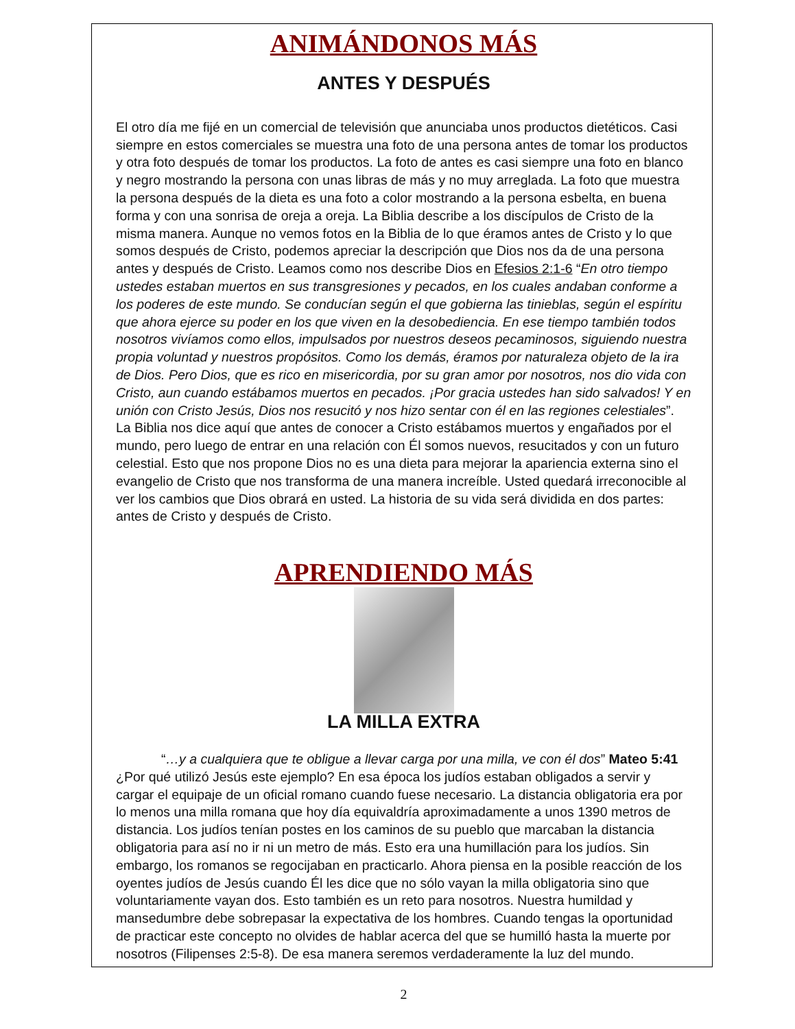ANIMÁNDONOS MÁS
ANTES Y DESPUÉS
El otro día me fijé en un comercial de televisión que anunciaba unos productos dietéticos. Casi siempre en estos comerciales se muestra una foto de una persona antes de tomar los productos y otra foto después de tomar los productos. La foto de antes es casi siempre una foto en blanco y negro mostrando la persona con unas libras de más y no muy arreglada. La foto que muestra la persona después de la dieta es una foto a color mostrando a la persona esbelta, en buena forma y con una sonrisa de oreja a oreja. La Biblia describe a los discípulos de Cristo de la misma manera. Aunque no vemos fotos en la Biblia de lo que éramos antes de Cristo y lo que somos después de Cristo, podemos apreciar la descripción que Dios nos da de una persona antes y después de Cristo. Leamos como nos describe Dios en Efesios 2:1-6 “En otro tiempo ustedes estaban muertos en sus transgresiones y pecados, en los cuales andaban conforme a los poderes de este mundo. Se conducían según el que gobierna las tinieblas, según el espíritu que ahora ejerce su poder en los que viven en la desobediencia. En ese tiempo también todos nosotros vivíamos como ellos, impulsados por nuestros deseos pecaminosos, siguiendo nuestra propia voluntad y nuestros propósitos. Como los demás, éramos por naturaleza objeto de la ira de Dios. Pero Dios, que es rico en misericordia, por su gran amor por nosotros, nos dio vida con Cristo, aun cuando estábamos muertos en pecados. ¡Por gracia ustedes han sido salvados! Y en unión con Cristo Jesús, Dios nos resucitó y nos hizo sentar con él en las regiones celestiales”. La Biblia nos dice aquí que antes de conocer a Cristo estábamos muertos y engañados por el mundo, pero luego de entrar en una relación con Él somos nuevos, resucitados y con un futuro celestial. Esto que nos propone Dios no es una dieta para mejorar la apariencia externa sino el evangelio de Cristo que nos transforma de una manera increíble. Usted quedará irreconocible al ver los cambios que Dios obrará en usted. La historia de su vida será dividida en dos partes: antes de Cristo y después de Cristo.
APRENDIENDO MÁS
LA MILLA EXTRA
“…y a cualquiera que te obligue a llevar carga por una milla, ve con él dos” Mateo 5:41
¿Por qué utilizó Jesús este ejemplo? En esa época los judíos estaban obligados a servir y cargar el equipaje de un oficial romano cuando fuese necesario. La distancia obligatoria era por lo menos una milla romana que hoy día equivaldría aproximadamente a unos 1390 metros de distancia. Los judíos tenían postes en los caminos de su pueblo que marcaban la distancia obligatoria para así no ir ni un metro de más. Esto era una humillación para los judíos. Sin embargo, los romanos se regocijaban en practicarlo. Ahora piensa en la posible reacción de los oyentes judíos de Jesús cuando Él les dice que no sólo vayan la milla obligatoria sino que voluntariamente vayan dos. Esto también es un reto para nosotros. Nuestra humildad y mansedumbre debe sobrepasar la expectativa de los hombres. Cuando tengas la oportunidad de practicar este concepto no olvides de hablar acerca del que se humilló hasta la muerte por nosotros (Filipenses 2:5-8). De esa manera seremos verdaderamente la luz del mundo.
2